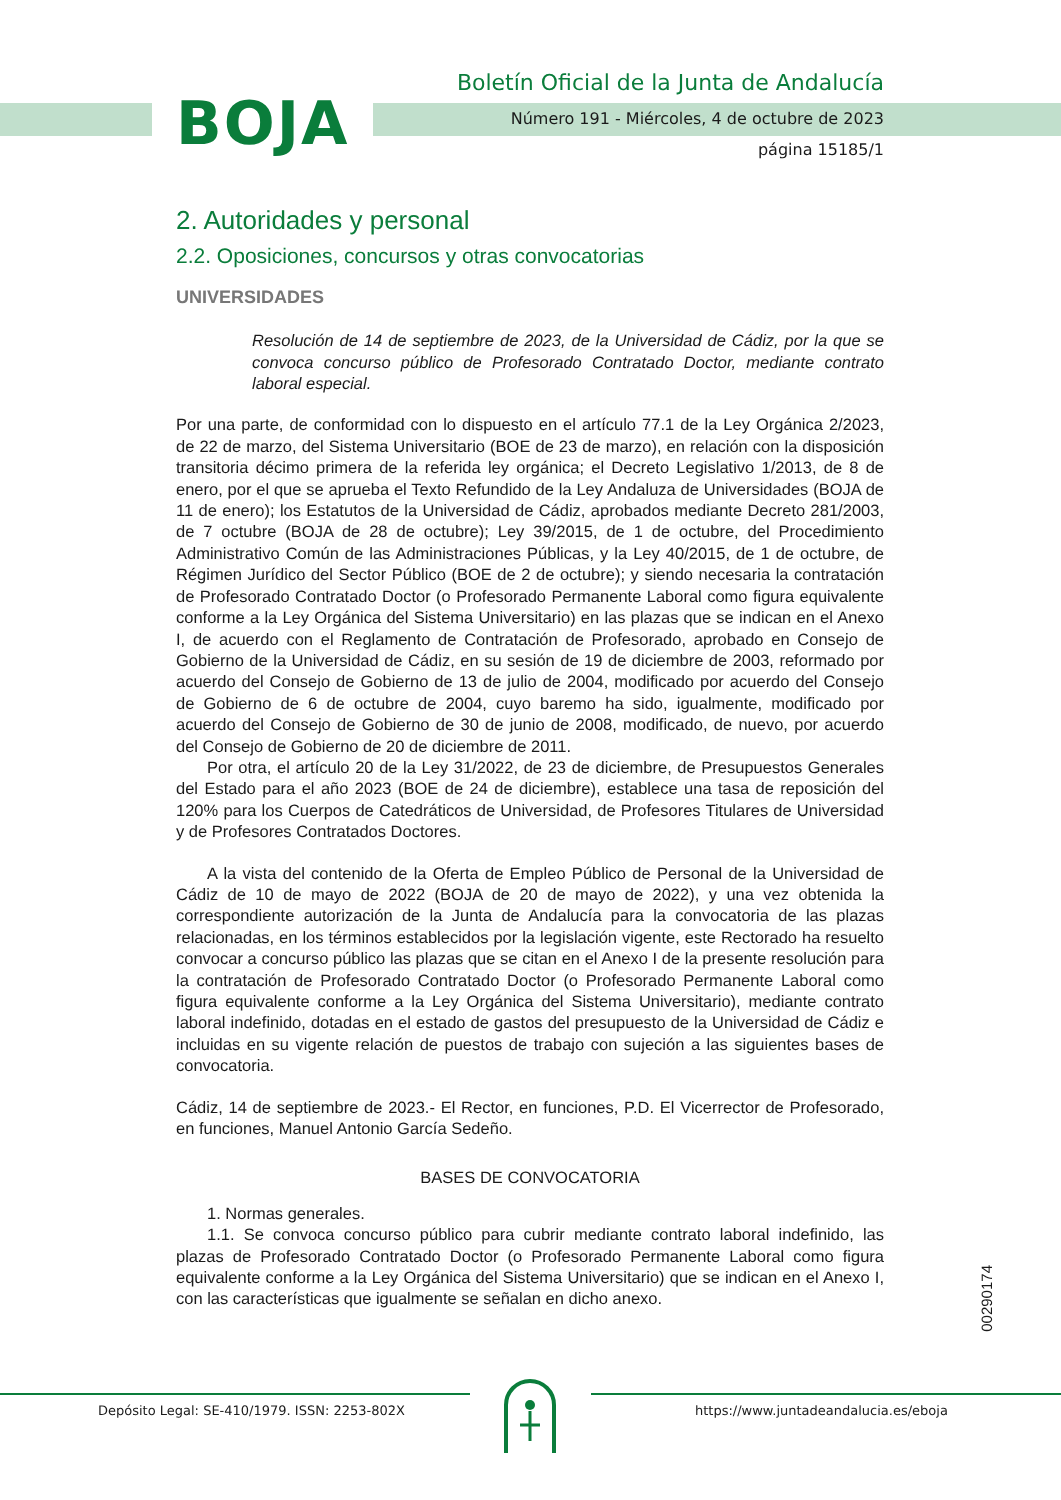BOJA
Boletín Oficial de la Junta de Andalucía
Número 191 - Miércoles, 4 de octubre de 2023
página 15185/1
2. Autoridades y personal
2.2. Oposiciones, concursos y otras convocatorias
UNIVERSIDADES
Resolución de 14 de septiembre de 2023, de la Universidad de Cádiz, por la que se convoca concurso público de Profesorado Contratado Doctor, mediante contrato laboral especial.
Por una parte, de conformidad con lo dispuesto en el artículo 77.1 de la Ley Orgánica 2/2023, de 22 de marzo, del Sistema Universitario (BOE de 23 de marzo), en relación con la disposición transitoria décimo primera de la referida ley orgánica; el Decreto Legislativo 1/2013, de 8 de enero, por el que se aprueba el Texto Refundido de la Ley Andaluza de Universidades (BOJA de 11 de enero); los Estatutos de la Universidad de Cádiz, aprobados mediante Decreto 281/2003, de 7 octubre (BOJA de 28 de octubre); Ley 39/2015, de 1 de octubre, del Procedimiento Administrativo Común de las Administraciones Públicas, y la Ley 40/2015, de 1 de octubre, de Régimen Jurídico del Sector Público (BOE de 2 de octubre); y siendo necesaria la contratación de Profesorado Contratado Doctor (o Profesorado Permanente Laboral como figura equivalente conforme a la Ley Orgánica del Sistema Universitario) en las plazas que se indican en el Anexo I, de acuerdo con el Reglamento de Contratación de Profesorado, aprobado en Consejo de Gobierno de la Universidad de Cádiz, en su sesión de 19 de diciembre de 2003, reformado por acuerdo del Consejo de Gobierno de 13 de julio de 2004, modificado por acuerdo del Consejo de Gobierno de 6 de octubre de 2004, cuyo baremo ha sido, igualmente, modificado por acuerdo del Consejo de Gobierno de 30 de junio de 2008, modificado, de nuevo, por acuerdo del Consejo de Gobierno de 20 de diciembre de 2011.
Por otra, el artículo 20 de la Ley 31/2022, de 23 de diciembre, de Presupuestos Generales del Estado para el año 2023 (BOE de 24 de diciembre), establece una tasa de reposición del 120% para los Cuerpos de Catedráticos de Universidad, de Profesores Titulares de Universidad y de Profesores Contratados Doctores.
A la vista del contenido de la Oferta de Empleo Público de Personal de la Universidad de Cádiz de 10 de mayo de 2022 (BOJA de 20 de mayo de 2022), y una vez obtenida la correspondiente autorización de la Junta de Andalucía para la convocatoria de las plazas relacionadas, en los términos establecidos por la legislación vigente, este Rectorado ha resuelto convocar a concurso público las plazas que se citan en el Anexo I de la presente resolución para la contratación de Profesorado Contratado Doctor (o Profesorado Permanente Laboral como figura equivalente conforme a la Ley Orgánica del Sistema Universitario), mediante contrato laboral indefinido, dotadas en el estado de gastos del presupuesto de la Universidad de Cádiz e incluidas en su vigente relación de puestos de trabajo con sujeción a las siguientes bases de convocatoria.
Cádiz, 14 de septiembre de 2023.- El Rector, en funciones, P.D. El Vicerrector de Profesorado, en funciones, Manuel Antonio García Sedeño.
BASES DE CONVOCATORIA
1. Normas generales.
1.1. Se convoca concurso público para cubrir mediante contrato laboral indefinido, las plazas de Profesorado Contratado Doctor (o Profesorado Permanente Laboral como figura equivalente conforme a la Ley Orgánica del Sistema Universitario) que se indican en el Anexo I, con las características que igualmente se señalan en dicho anexo.
00290174
Depósito Legal: SE-410/1979. ISSN: 2253-802X https://www.juntadeandalucia.es/eboja